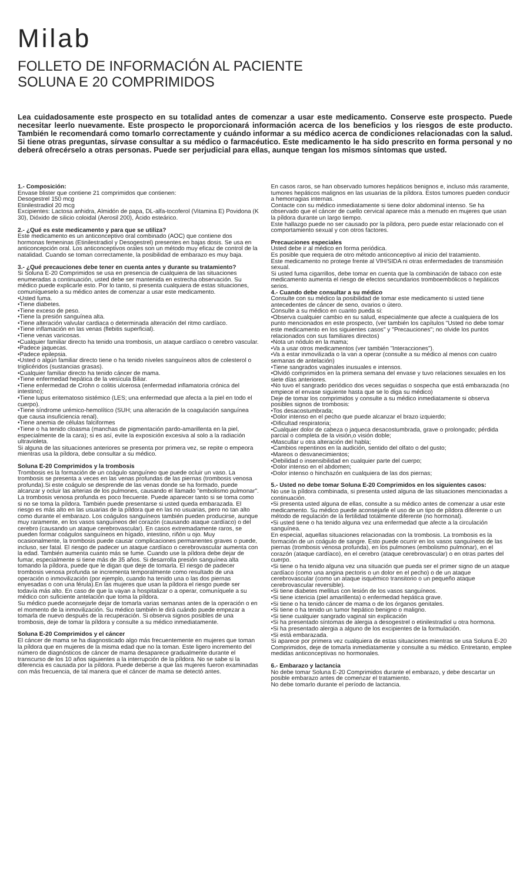Milab
FOLLETO DE INFORMACIÓN AL PACIENTE
SOLUNA E 20 COMPRIMIDOS
Lea cuidadosamente este prospecto en su totalidad antes de comenzar a usar este medicamento. Conserve este prospecto. Puede necesitar leerlo nuevamente. Este prospecto le proporcionará información acerca de los beneficios y los riesgos de este producto. También le recomendará como tomarlo correctamente y cuándo informar a su médico acerca de condiciones relacionadas con la salud. Si tiene otras preguntas, sírvase consultar a su médico o farmacéutico. Este medicamento le ha sido prescrito en forma personal y no deberá ofrecérselo a otras personas. Puede ser perjudicial para ellas, aunque tengan los mismos síntomas que usted.
1.- Composición:
Envase blister que contiene 21 comprimidos que contienen:
Desogestrel 150 mcg
Etinilestradiol 20 mcg
Excipientes: Lactosa anhidra, Almidón de papa, DL-alfa-tocoferol (Vitamina E) Povidona (K 30), Dióxido de silicio coloidal (Aerosil 200), Ácido esteárico.
2.- ¿Qué es este medicamento y para que se utiliza?
Este medicamento es un anticonceptivo oral combinado (AOC) que contiene dos hormonas femeninas (Etinilestradiol y Desogestrel) presentes en bajas dosis. Se usa en anticoncepción oral. Los anticonceptivos orales son un método muy eficaz de control de la natalidad. Cuando se toman correctamente, la posibilidad de embarazo es muy baja.
3.- ¿Qué precauciones debe tener en cuenta antes y durante su tratamiento?
Si Soluna E-20 Comprimidos se usa en presencia de cualquiera de las situaciones enumeradas a continuación, usted debe ser mantenida en estrecha observación. Su médico puede explicarle esto. Por lo tanto, si presenta cualquiera de estas situaciones, comuníqueselo a su médico antes de comenzar a usar este medicamento.
•Usted fuma.
•Tiene diabetes.
•Tiene exceso de peso.
•Tiene la presión sanguínea alta.
•Tiene alteración valvular cardiaca o determinada alteración del ritmo cardíaco.
•Tiene inflamación en las venas (flebitis superficial).
•Tiene venas varicosas.
•Cualquier familiar directo ha tenido una trombosis, un ataque cardíaco o cerebro vascular.
•Padece jaquecas.
•Padece epilepsia.
•Usted o algún familiar directo tiene o ha tenido niveles sanguíneos altos de colesterol o triglicéridos (sustancias grasas).
•Cualquier familiar directo ha tenido cáncer de mama.
•Tiene enfermedad hepática de la vesícula Biliar.
•Tiene enfermedad de Crohn o colitis ulcerosa (enfermedad inflamatoria crónica del intestino);
•Tiene lupus eritematoso sistémico (LES; una enfermedad que afecta a la piel en todo el cuerpo).
•Tiene síndrome urémico-hemolítico (SUH; una alteración de la coagulación sanguínea que causa insuficiencia renal).
•Tiene anemia de células falciformes
•Tiene o ha tenido cloasma (manchas de pigmentación pardo-amarillenta en la piel, especialmente de la cara); si es así, evite la exposición excesiva al solo a la radiación ultravioleta.
Si alguna de las situaciones anteriores se presenta por primera vez, se repite o empeora mientras usa la píldora, debe consultar a su médico.
Soluna E-20 Comprimidos y la trombosis
Trombosis es la formación de un coágulo sanguíneo que puede ocluir un vaso. La trombosis se presenta a veces en las venas profundas de las piernas (trombosis venosa profunda).Si este coágulo se desprende de las venas donde se ha formado, puede alcanzar y ocluir las arterias de los pulmones, causando el llamado "embolismo pulmonar". La trombosis venosa profunda es poco frecuente. Puede aparecer tanto si se toma como si no se toma la píldora. También puede presentarse si usted queda embarazada. El riesgo es más alto en las usuarias de la píldora que en las no usuarias, pero no tan alto como durante el embarazo. Los coágulos sanguíneos también pueden producirse, aunque muy raramente, en los vasos sanguíneos del corazón (causando ataque cardíaco) o del cerebro (causando un ataque cerebrovascular). En casos extremadamente raros, se pueden formar coágulos sanguíneos en hígado, intestino, riñón u ojo. Muy ocasionalmente, la trombosis puede causar complicaciones permanentes graves o puede, incluso, ser fatal. El riesgo de padecer un ataque cardíaco o cerebrovascular aumenta con la edad. También aumenta cuanto más se fume. Cuando use la píldora debe dejar de fumar, especialmente si tiene más de 35 años. Si desarrolla presión sanguínea alta tomando la píldora, puede que le digan que deje de tomarla. El riesgo de padecer trombosis venosa profunda se incrementa temporalmente como resultado de una operación o inmovilización (por ejemplo, cuando ha tenido una o las dos piernas enyesadas o con una férula).En las mujeres que usan la píldora el riesgo puede ser todavía más alto. En caso de que la vayan a hospitalizar o a operar, comuníquele a su médico con suficiente antelación que toma la píldora.
Su médico puede aconsejarle dejar de tomarla varias semanas antes de la operación o en el momento de la inmovilización. Su médico también le dirá cuándo puede empezar a tomarla de nuevo después de la recuperación. Si observa signos posibles de una trombosis, deje de tomar la píldora y consulte a su médico inmediatamente.
Soluna E-20 Comprimidos y el cáncer
El cáncer de mama se ha diagnosticado algo más frecuentemente en mujeres que toman la píldora que en mujeres de la misma edad que no la toman. Este ligero incremento del número de diagnósticos de cáncer de mama desaparece gradualmente durante el transcurso de los 10 años siguientes a la interrupción de la píldora. No se sabe si la diferencia es causada por la píldora. Puede deberse a que las mujeres fueron examinadas con más frecuencia, de tal manera que el cáncer de mama se detectó antes.
En casos raros, se han observado tumores hepáticos benignos e, incluso más raramente, tumores hepáticos malignos en las usuarias de la píldora. Estos tumores pueden conducir a hemorragias internas.
Contacte con su médico inmediatamente si tiene dolor abdominal intenso. Se ha observado que el cáncer de cuello cervical aparece más a menudo en mujeres que usan la píldora durante un largo tiempo.
Este hallazgo puede no ser causado por la píldora, pero puede estar relacionado con el comportamiento sexual y con otros factores.
Precauciones especiales
Usted debe ir al médico en forma periódica.
Es posible que requiera de otro método anticonceptivo al inicio del tratamiento.
Este medicamento no protege frente al VIH/SIDA ni otras enfermedades de transmisión sexual.
Si usted fuma cigarrillos, debe tomar en cuenta que la combinación de tabaco con este medicamento aumenta el riesgo de efectos secundarios tromboembólicos o hepáticos serios.
4.- Cuando debe consultar a su médico
Consulte con su médico la posibilidad de tomar este medicamento si usted tiene antecedentes de cáncer de seno, ovarios o útero.
Consulte a su médico en cuanto pueda si:
•Observa cualquier cambio en su salud, especialmente que afecte a cualquiera de los punto mencionados en este prospecto, (ver también los capítulos "Usted no debe tomar este medicamento en los siguientes casos" y "Precauciones"; no olvide los puntos relacionados con sus familiares directos)
•Nota un nódulo en la mama;
•Va a usar otros medicamentos (ver también "Interacciones").
•Va a estar inmovilizada o la van a operar (consulte a su médico al menos con cuatro semanas de antelación)
•Tiene sangrados vaginales inusuales e intensos.
•Olvidó comprimidos en la primera semana del envase y tuvo relaciones sexuales en los siete días anteriores.
•No tuvo el sangrado periódico dos veces seguidas o sospecha que está embarazada (no empiece el envase siguiente hasta que se lo diga su médico)
Deje de tomar los comprimidos y consulte a su médico inmediatamente si observa posibles signos de trombosis:
•Tos desacostumbrada;
•Dolor intenso en el pecho que puede alcanzar el brazo izquierdo;
•Dificultad respiratoria;
•Cualquier dolor de cabeza o jaqueca desacostumbrada, grave o prolongado; pérdida parcial o completa de la visión,o visión doble;
•Mascullar u otra alteración del habla;
•Cambios repentinos en la audición, sentido del olfato o del gusto;
•Mareos o desvanecimientos;
•Debilidad o insensibilidad en cualquier parte del cuerpo;
•Dolor intenso en el abdomen;
•Dolor intenso o hinchazón en cualquiera de las dos piernas;
5.- Usted no debe tomar Soluna E-20 Comprimidos en los siguientes casos:
No use la píldora combinada, si presenta usted alguna de las situaciones mencionadas a continuación.
•Si presenta usted alguna de ellas, consulte a su médico antes de comenzar a usar este medicamento. Su médico puede aconsejarle el uso de un tipo de píldora diferente o un método de regulación de la fertilidad totalmente diferente (no hormonal).
•Si usted tiene o ha tenido alguna vez una enfermedad que afecte a la circulación sanguínea.
En especial, aquellas situaciones relacionadas con la trombosis. La trombosis es la formación de un coágulo de sangre. Esto puede ocurrir en los vasos sanguíneos de las piernas (trombosis venosa profunda), en los pulmones (embolismo pulmonar), en el corazón (ataque cardíaco), en el cerebro (ataque cerebrovascular) o en otras partes del cuerpo.
•Si tiene o ha tenido alguna vez una situación que pueda ser el primer signo de un ataque cardíaco (como una angina pectoris o un dolor en el pecho) o de un ataque cerebrovascular (como un ataque isquémico transitorio o un pequeño ataque cerebrovascular reversible).
•Si tiene diabetes mellitus con lesión de los vasos sanguíneos.
•Si tiene ictericia (piel amarillenta) o enfermedad hepática grave.
•Si tiene o ha tenido cáncer de mama o de los órganos genitales.
•Si tiene o ha tenido un tumor hepático benigno o maligno.
•Si tiene cualquier sangrado vaginal sin explicación
•Si ha presentado síntomas de alergia a desogestrel o etinilestradiol u otra hormona.
•Si ha presentado alergia a alguno de los excipientes de la formulación.
•Si está embarazada.
Si aparece por primera vez cualquiera de estas situaciones mientras se usa Soluna E-20 Comprimidos, deje de tomarla inmediatamente y consulte a su médico. Entretanto, emplee medidas anticonceptivas no hormonales.
6.- Embarazo y lactancia
No debe tomar Soluna E-20 Comprimidos durante el embarazo, y debe descartar un posible embarazo antes de comenzar el tratamiento.
No debe tomarlo durante el período de lactancia.